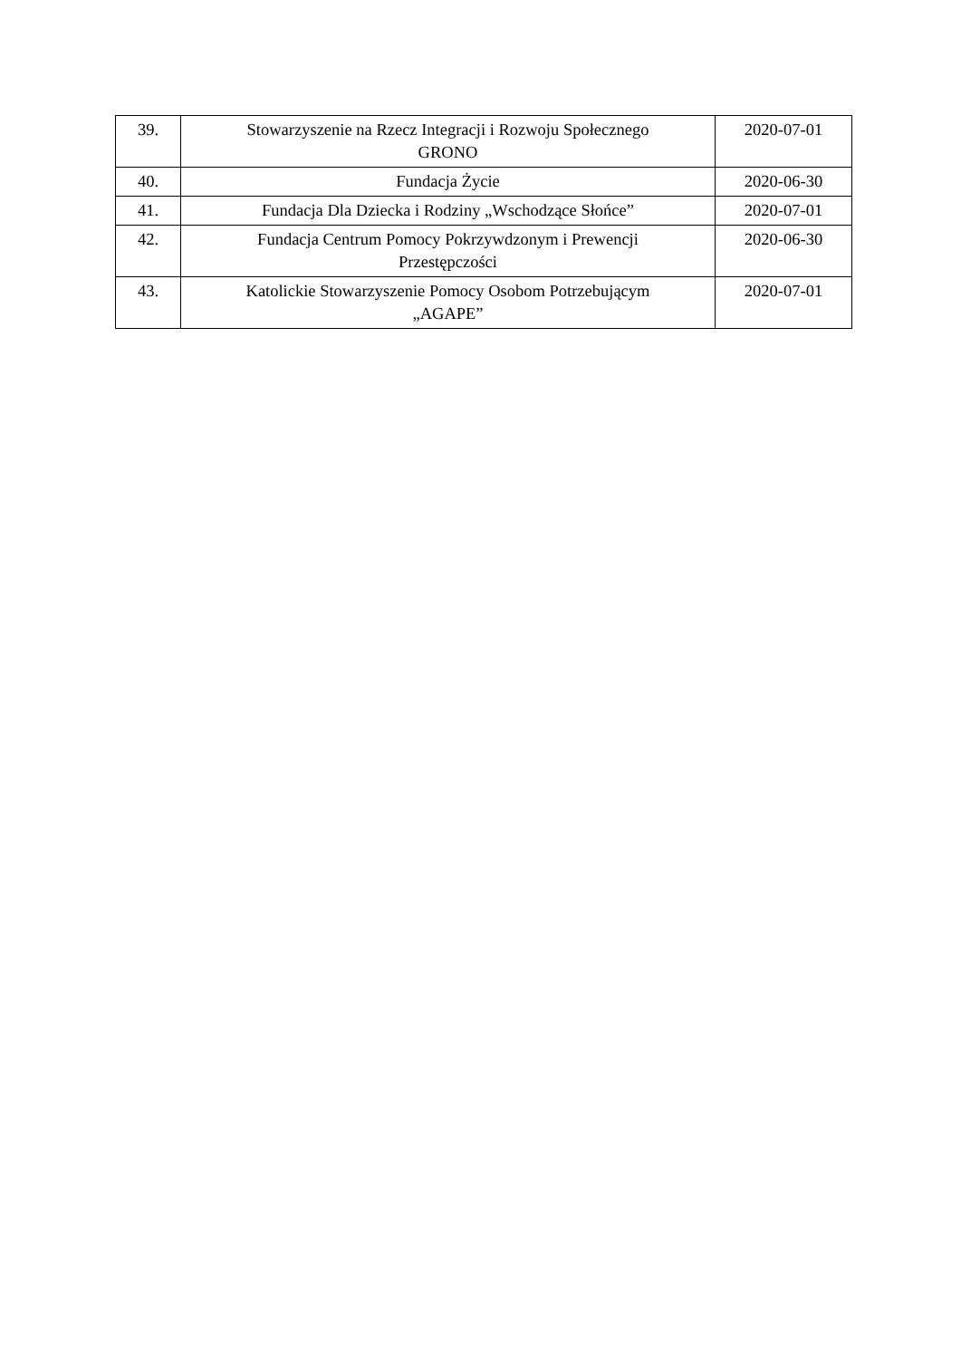| 39. | Stowarzyszenie na Rzecz Integracji i Rozwoju Społecznego GRONO | 2020-07-01 |
| 40. | Fundacja Życie | 2020-06-30 |
| 41. | Fundacja Dla Dziecka i Rodziny „Wschodzące Słońce” | 2020-07-01 |
| 42. | Fundacja Centrum Pomocy Pokrzywdzonym i Prewencji Przestępczości | 2020-06-30 |
| 43. | Katolickie Stowarzyszenie Pomocy Osobom Potrzebującym „AGAPE” | 2020-07-01 |